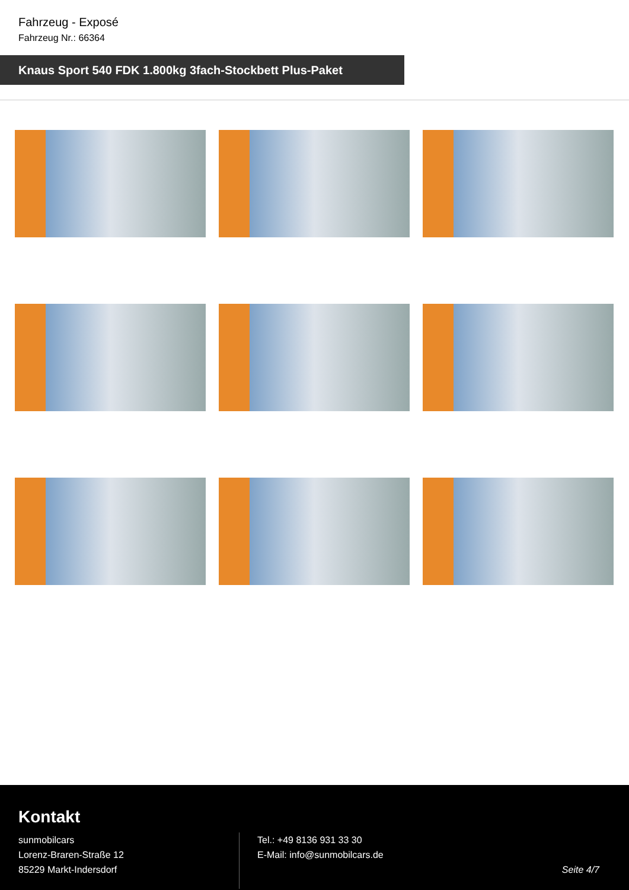Fahrzeug - Exposé
Fahrzeug Nr.: 66364
Knaus Sport 540 FDK 1.800kg 3fach-Stockbett Plus-Paket
Kontakt
sunmobilcars
Lorenz-Braren-Straße 12
85229 Markt-Indersdorf
Tel.: +49 8136 931 33 30
E-Mail: info@sunmobilcars.de
Seite 4/7